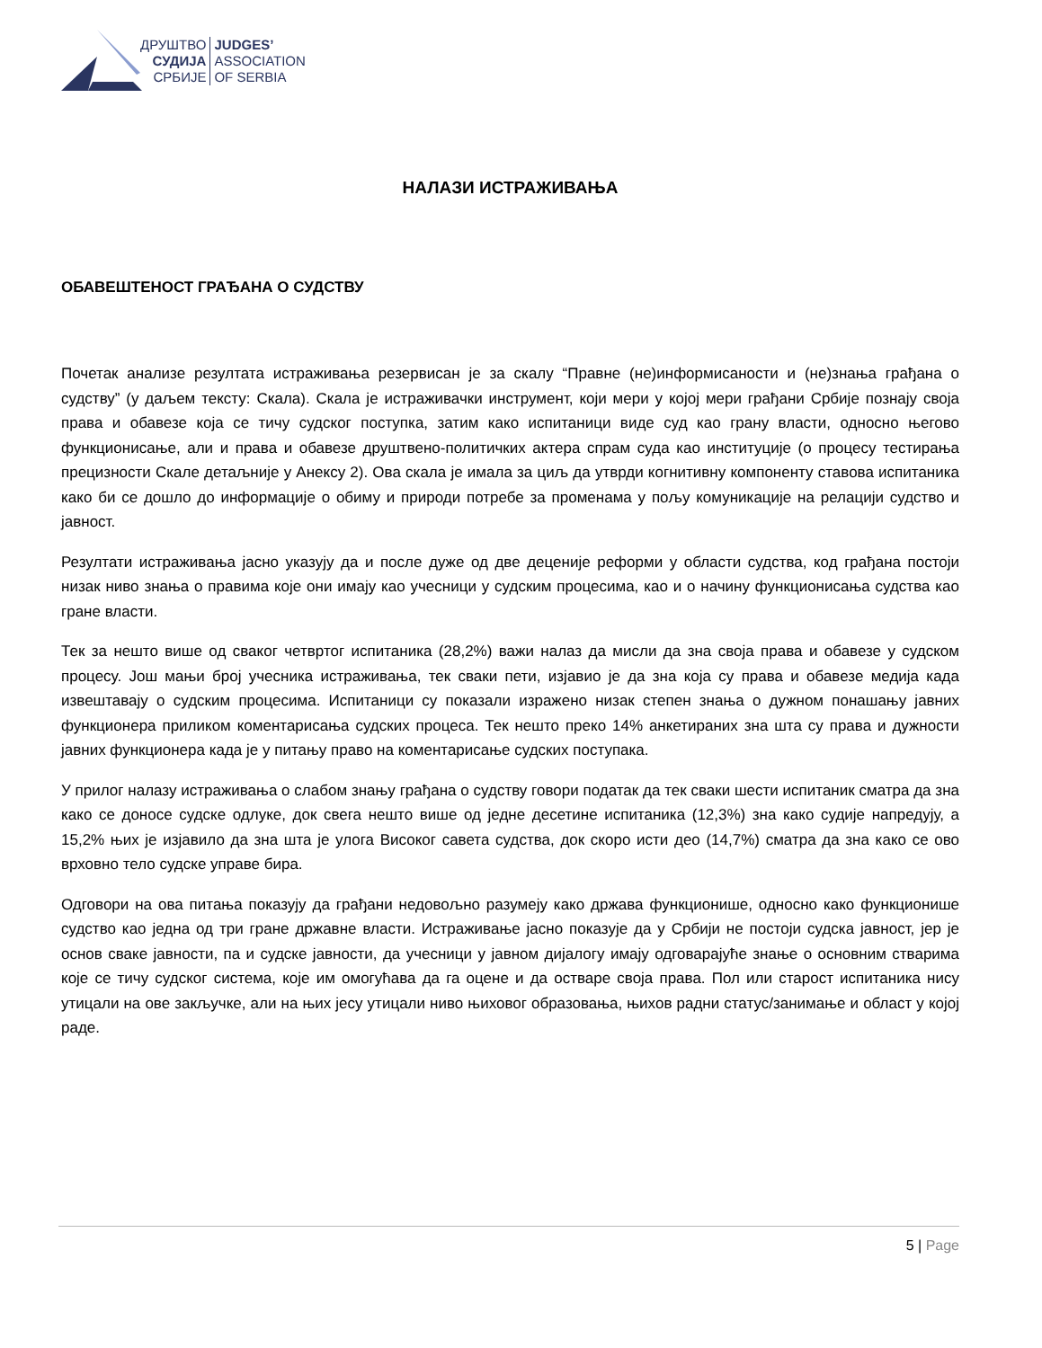ДРУШТВО
СУДИЈА
СРБИЈЕ
JUDGES’
ASSOCIATION
OF SERBIA
НАЛАЗИ ИСТРАЖИВАЊА
ОБАВЕШТЕНОСТ ГРАЂАНА О СУДСТВУ
Почетак анализе резултата истраживања резервисан је за скалу “Правне (не)информисаности и (не)знања грађана о судству” (у даљем тексту: Скала). Скала је истраживачки инструмент, који мери у којој мери грађани Србије познају своја права и обавезе која се тичу судског поступка, затим како испитаници виде суд као грану власти, односно његово функционисање, али и права и обавезе друштвено-политичких актера спрам суда као институције (о процесу тестирања прецизности Скале детаљније у Анексу 2). Ова скала је имала за циљ да утврди когнитивну компоненту ставова испитаника како би се дошло до информације о обиму и природи потребе за променама у пољу комуникације на релацији судство и јавност.
Резултати истраживања јасно указују да и после дуже од две деценије реформи у области судства, код грађана постоји низак ниво знања о правима које они имају као учесници у судским процесима, као и о начину функционисања судства као гране власти.
Тек за нешто више од сваког четвртог испитаника (28,2%) важи налаз да мисли да зна своја права и обавезе у судском процесу. Још мањи број учесника истраживања, тек сваки пети, изјавио је да зна која су права и обавезе медија када извештавају о судским процесима. Испитаници су показали изражено низак степен знања о дужном понашању јавних функционера приликом коментарисања судских процеса. Тек нешто преко 14% анкетираних зна шта су права и дужности јавних функционера када је у питању право на коментарисање судских поступака.
У прилог налазу истраживања о слабом знању грађана о судству говори податак да тек сваки шести испитаник сматра да зна како се доносе судске одлуке, док свега нешто више од једне десетине испитаника (12,3%) зна како судије напредују, а 15,2% њих је изјавило да зна шта је улога Високог савета судства, док скоро исти део (14,7%) сматра да зна како се ово врховно тело судске управе бира.
Одговори на ова питања показују да грађани недовољно разумеју како држава функционише, односно како функционише судство као једна од три гране државне власти. Истраживање јасно показује да у Србији не постоји судска јавност, јер је основ сваке јавности, па и судске јавности, да учесници у јавном дијалогу имају одговарајуће знање о основним стварима које се тичу судског система, које им омогућава да га оцене и да остваре своја права. Пол или старост испитаника нису утицали на ове закључке, али на њих јесу утицали ниво њиховог образовања, њихов радни статус/занимање и област у којој раде.
5 | Page